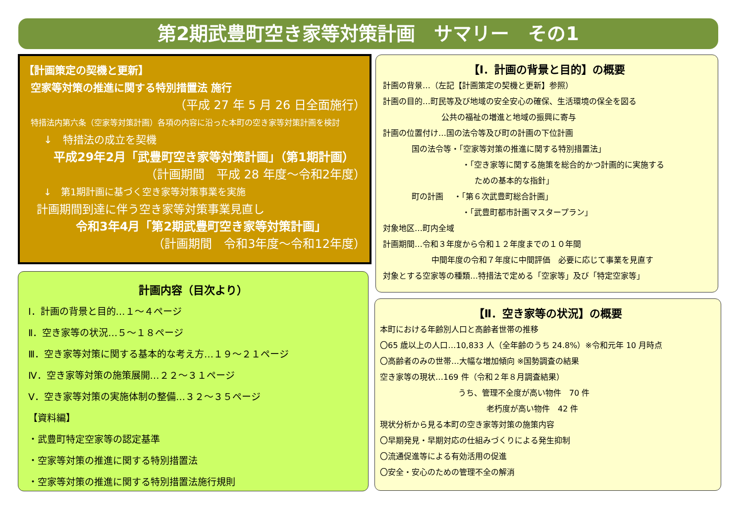第2期武豊町空き家等対策計画　サマリー　その1
【計画策定の契機と更新】
空家等対策の推進に関する特別措置法 施行
（平成 27 年 5 月 26 日全面施行）
特措法内第六条（空家等対策計画）各項の内容に沿った本町の空き家等対策計画を検討
↓　特措法の成立を契機
平成29年2月「武豊町空き家等対策計画」（第1期計画）
（計画期間　平成 28 年度～令和2年度）
↓　第1期計画に基づく空き家等対策事業を実施
計画期間到達に伴う空き家等対策事業見直し
令和3年4月「第2期武豊町空き家等対策計画」
（計画期間　令和3年度～令和12年度）
計画内容（目次より）
Ⅰ．計画の背景と目的…１～４ページ
Ⅱ．空き家等の状況…５～１８ページ
Ⅲ．空き家等対策に関する基本的な考え方…１９～２１ページ
Ⅳ．空き家等対策の施策展開…２２～３１ページ
Ⅴ．空き家等対策の実施体制の整備…３２～３５ページ
【資料編】
・武豊町特定空家等の認定基準
・空家等対策の推進に関する特別措置法
・空家等対策の推進に関する特別措置法施行規則
【Ⅰ．計画の背景と目的】の概要
計画の背景…（左記【計画策定の契機と更新】参照）
計画の目的…町民等及び地域の安全安心の確保、生活環境の保全を図る
公共の福祉の増進と地域の振興に寄与
計画の位置付け…国の法令等及び町の計画の下位計画
国の法令等・「空家等対策の推進に関する特別措置法」
・「空き家等に関する施策を総合的かつ計画的に実施する
ための基本的な指針」
町の計画　 ・「第６次武豊町総合計画」
・「武豊町都市計画マスタープラン」
対象地区…町内全域
計画期間…令和３年度から令和１２年度までの１０年間
中間年度の令和７年度に中間評価　必要に応じて事業を見直す
対象とする空家等の種類…特措法で定める「空家等」及び「特定空家等」
【Ⅱ．空き家等の状況】の概要
本町における年齢別人口と高齢者世帯の推移
〇65 歳以上の人口…10,833 人（全年齢のうち 24.8%）※令和元年 10 月時点
〇高齢者のみの世帯…大幅な増加傾向 ※国勢調査の結果
空き家等の現状…169 件（令和２年８月調査結果）
うち、管理不全度が高い物件　70 件
老朽度が高い物件　42 件
現状分析から見る本町の空き家等対策の施策内容
〇早期発見・早期対応の仕組みづくりによる発生抑制
〇流通促進等による有効活用の促進
〇安全・安心のための管理不全の解消